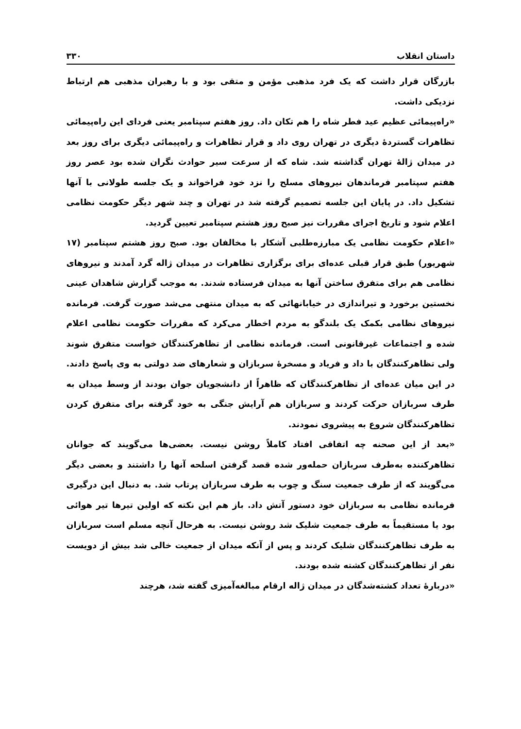داستان انقلاب ۳۳۰
بازرگان قرار داشت که یک فرد مذهبی مؤمن و متقی بود و با رهبران مذهبی هم ارتباط نزدیکی داشت.
«راه‌پیمائی عظیم عید فطر شاه را هم تکان داد. روز هفتم سپتامبر یعنی فردای این راه‌پیمائی تظاهرات گستردهٔ دیگری در تهران روی داد و قرار تظاهرات و راه‌پیمائی دیگری برای روز بعد در میدان ژالهٔ تهران گذاشته شد. شاه که از سرعت سیر حوادث نگران شده بود عصر روز هفتم سپتامبر فرماندهان نیروهای مسلح را نزد خود فراخواند و یک جلسه طولانی با آنها تشکیل داد. در پایان این جلسه تصمیم گرفته شد در تهران و چند شهر دیگر حکومت نظامی اعلام شود و تاریخ اجرای مقررات نیز صبح روز هشتم سپتامبر تعیین گردید.
«اعلام حکومت نظامی یک مبارزه‌طلبی آشکار با مخالفان بود. صبح روز هشتم سپتامبر (۱۷ شهریور) طبق قرار قبلی عده‌ای برای برگزاری تظاهرات در میدان ژاله گرد آمدند و نیروهای نظامی هم برای متفرق ساختن آنها به میدان فرستاده شدند. به موجب گزارش شاهدان عینی نخستین برخورد و تیراندازی در خیابانهائی که به میدان منتهی می‌شد صورت گرفت. فرمانده نیروهای نظامی بکمک یک بلندگو به مردم اخطار می‌کرد که مقررات حکومت نظامی اعلام شده و اجتماعات غیرقانونی است. فرمانده نظامی از تظاهرکنندگان خواست متفرق شوند ولی تظاهرکنندگان با داد و فریاد و مسخرهٔ سربازان و شعارهای ضد دولتی به وی پاسخ دادند. در این میان عده‌ای از تظاهرکنندگان که ظاهراً از دانشجویان جوان بودند از وسط میدان به طرف سربازان حرکت کردند و سربازان هم آرایش جنگی به خود گرفته برای متفرق کردن تظاهرکنندگان شروع به پیشروی نمودند.
«بعد از این صحنه چه اتفاقی افتاد کاملاً روشن نیست. بعضی‌ها می‌گویند که جوانان تظاهرکننده به‌طرف سربازان حمله‌ور شده قصد گرفتن اسلحه آنها را داشتند و بعضی دیگر می‌گویند که از طرف جمعیت سنگ و چوب به طرف سربازان پرتاب شد. به دنبال این درگیری فرمانده نظامی به سربازان خود دستور آتش داد. باز هم این نکته که اولین تیرها تیر هوائی بود یا مستقیماً به طرف جمعیت شلیک شد روشن نیست. به هرحال آنچه مسلم است سربازان به طرف تظاهرکنندگان شلیک کردند و پس از آنکه میدان از جمعیت خالی شد بیش از دویست نفر از تظاهرکنندگان کشته شده بودند.
«دربارهٔ تعداد کشته‌شدگان در میدان ژاله ارقام مبالغه‌آمیزی گفته شد، هرچند